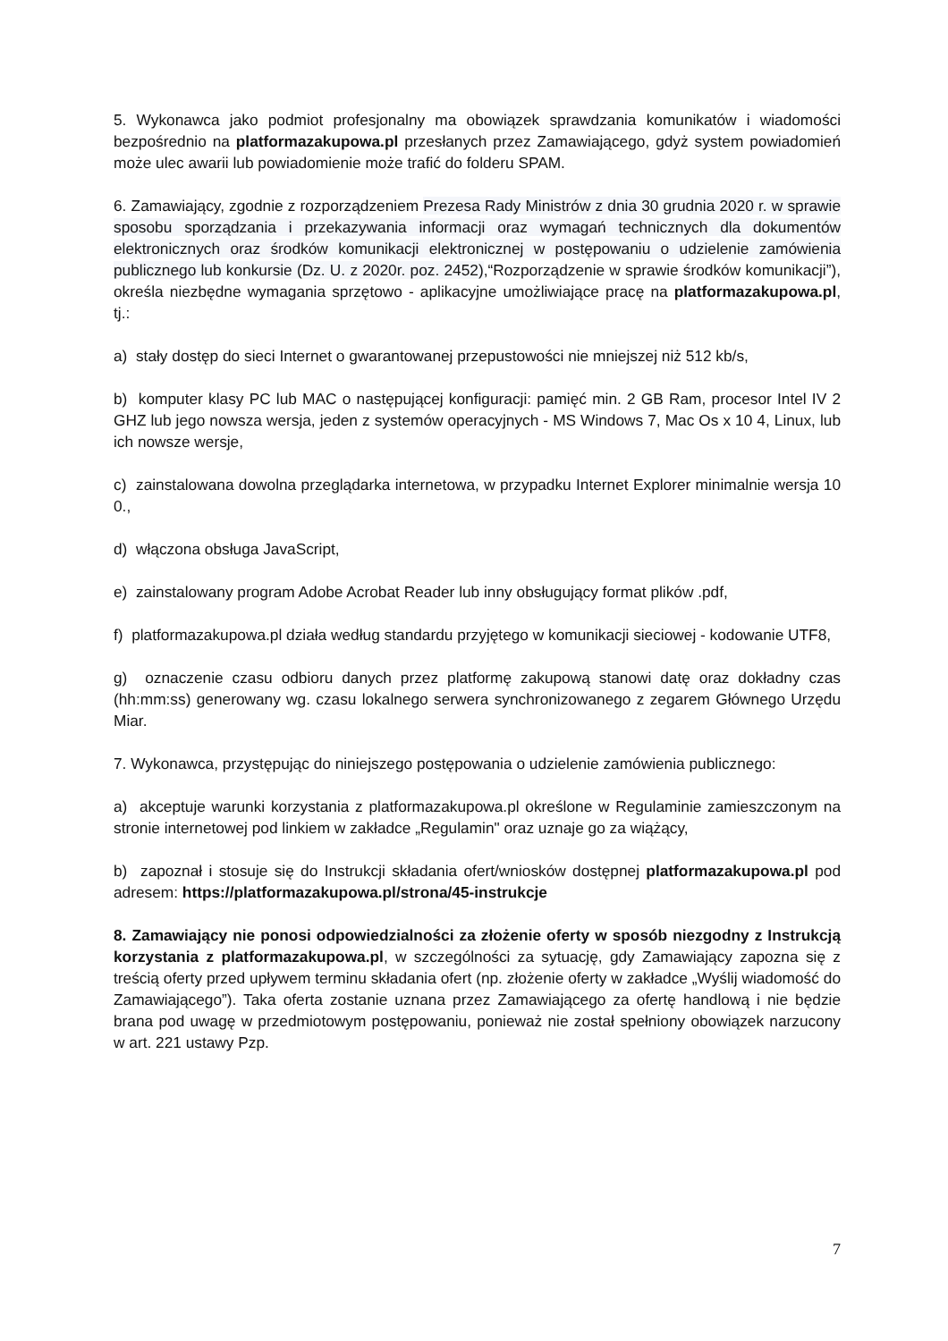5. Wykonawca jako podmiot profesjonalny ma obowiązek sprawdzania komunikatów i wiadomości bezpośrednio na platformazakupowa.pl przesłanych przez Zamawiającego, gdyż system powiadomień może ulec awarii lub powiadomienie może trafić do folderu SPAM.
6. Zamawiający, zgodnie z rozporządzeniem Prezesa Rady Ministrów z dnia 30 grudnia 2020 r. w sprawie sposobu sporządzania i przekazywania informacji oraz wymagań technicznych dla dokumentów elektronicznych oraz środków komunikacji elektronicznej w postępowaniu o udzielenie zamówienia publicznego lub konkursie (Dz. U. z 2020r. poz. 2452),“Rozporządzenie w sprawie środków komunikacji”), określa niezbędne wymagania sprzętowo - aplikacyjne umożliwiające pracę na platformazakupowa.pl, tj.:
a) stały dostęp do sieci Internet o gwarantowanej przepustowości nie mniejszej niż 512 kb/s,
b) komputer klasy PC lub MAC o następującej konfiguracji: pamięć min. 2 GB Ram, procesor Intel IV 2 GHZ lub jego nowsza wersja, jeden z systemów operacyjnych - MS Windows 7, Mac Os x 10 4, Linux, lub ich nowsze wersje,
c) zainstalowana dowolna przeglądarka internetowa, w przypadku Internet Explorer minimalnie wersja 10 0.,
d) włączona obsługa JavaScript,
e) zainstalowany program Adobe Acrobat Reader lub inny obsługujący format plików .pdf,
f) platformazakupowa.pl działa według standardu przyjętego w komunikacji sieciowej - kodowanie UTF8,
g) oznaczenie czasu odbioru danych przez platformę zakupową stanowi datę oraz dokładny czas (hh:mm:ss) generowany wg. czasu lokalnego serwera synchronizowanego z zegarem Głównego Urzędu Miar.
7. Wykonawca, przystępując do niniejszego postępowania o udzielenie zamówienia publicznego:
a) akceptuje warunki korzystania z platformazakupowa.pl określone w Regulaminie zamieszczonym na stronie internetowej pod linkiem w zakładce „Regulamin" oraz uznaje go za wiążący,
b) zapoznał i stosuje się do Instrukcji składania ofert/wniosków dostępnej platformazakupowa.pl pod adresem: https://platformazakupowa.pl/strona/45-instrukcje
8. Zamawiający nie ponosi odpowiedzialności za złożenie oferty w sposób niezgodny z Instrukcją korzystania z platformazakupowa.pl, w szczególności za sytuację, gdy Zamawiający zapozna się z treścią oferty przed upływem terminu składania ofert (np. złożenie oferty w zakładce „Wyślij wiadomość do Zamawiającego”). Taka oferta zostanie uznana przez Zamawiającego za ofertę handlową i nie będzie brana pod uwagę w przedmiotowym postępowaniu, ponieważ nie został spełniony obowiązek narzucony w art. 221 ustawy Pzp.
7